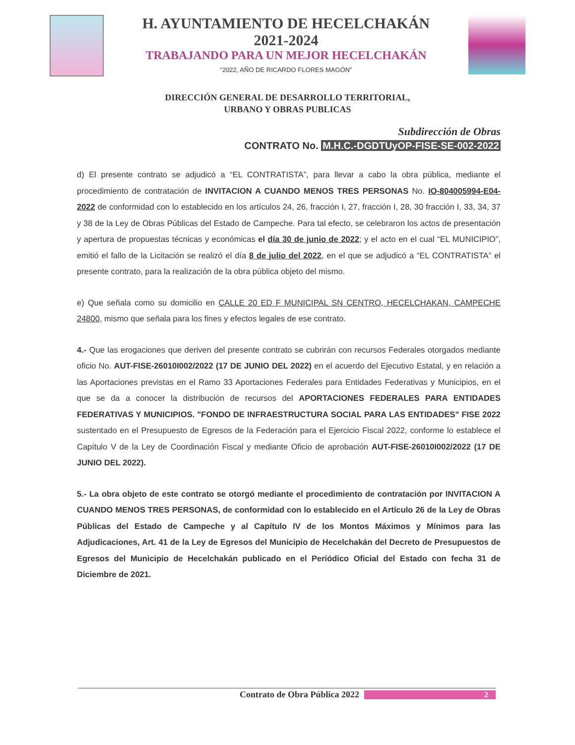H. AYUNTAMIENTO DE HECELCHAKÁN
2021-2024
TRABAJANDO PARA UN MEJOR HECELCHAKÁN
“2022, AÑO DE RICARDO FLORES MAGÓN”
DIRECCIÓN GENERAL DE DESARROLLO TERRITORIAL,
URBANO Y OBRAS PUBLICAS
Subdirección de Obras
CONTRATO No. M.H.C.-DGDTUyOP-FISE-SE-002-2022
d) El presente contrato se adjudicó a “EL CONTRATISTA”, para llevar a cabo la obra pública, mediante el procedimiento de contratación de INVITACION A CUANDO MENOS TRES PERSONAS No. IO-804005994-E04-2022 de conformidad con lo establecido en los artículos 24, 26, fracción I, 27, fracción I, 28, 30 fracción I, 33, 34, 37 y 38 de la Ley de Obras Públicas del Estado de Campeche. Para tal efecto, se celebraron los actos de presentación y apertura de propuestas técnicas y económicas el día 30 de junio de 2022; y el acto en el cual “EL MUNICIPIO”, emitió el fallo de la Licitación se realizó el día 8 de julio del 2022, en el que se adjudicó a “EL CONTRATISTA” el presente contrato, para la realización de la obra pública objeto del mismo.
e) Que señala como su domicilio en CALLE 20 ED F MUNICIPAL SN CENTRO, HECELCHAKAN, CAMPECHE 24800, mismo que señala para los fines y efectos legales de ese contrato.
4.- Que las erogaciones que deriven del presente contrato se cubrirán con recursos Federales otorgados mediante oficio No. AUT-FISE-26010I002/2022 (17 DE JUNIO DEL 2022) en el acuerdo del Ejecutivo Estatal, y en relación a las Aportaciones previstas en el Ramo 33 Aportaciones Federales para Entidades Federativas y Municipios, en el que se da a conocer la distribución de recursos del APORTACIONES FEDERALES PARA ENTIDADES FEDERATIVAS Y MUNICIPIOS. "FONDO DE INFRAESTRUCTURA SOCIAL PARA LAS ENTIDADES" FISE 2022 sustentado en el Presupuesto de Egresos de la Federación para el Ejercicio Fiscal 2022, conforme lo establece el Capítulo V de la Ley de Coordinación Fiscal y mediante Oficio de aprobación AUT-FISE-26010I002/2022 (17 DE JUNIO DEL 2022).
5.- La obra objeto de este contrato se otorgó mediante el procedimiento de contratación por INVITACION A CUANDO MENOS TRES PERSONAS, de conformidad con lo establecido en el Artículo 26 de la Ley de Obras Públicas del Estado de Campeche y al Capítulo IV de los Montos Máximos y Mínimos para las Adjudicaciones, Art. 41 de la Ley de Egresos del Municipio de Hecelchakán del Decreto de Presupuestos de Egresos del Municipio de Hecelchakán publicado en el Periódico Oficial del Estado con fecha 31 de Diciembre de 2021.
Contrato de Obra Pública 2022 2